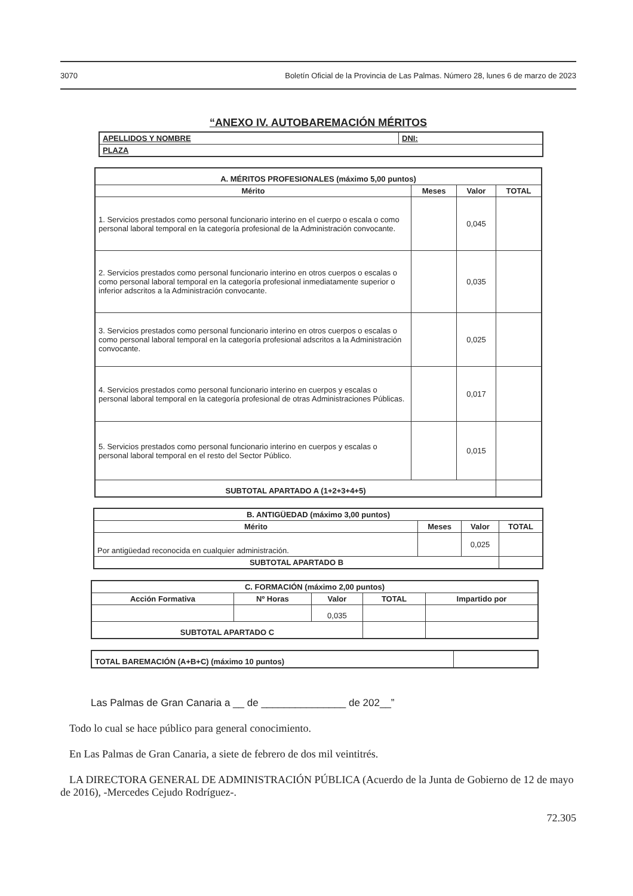3070 Boletín Oficial de la Provincia de Las Palmas. Número 28, lunes 6 de marzo de 2023
“ANEXO IV. AUTOBAREMACIÓN MÉRITOS
| APELLIDOS Y NOMBRE | DNI: |
| PLAZA | |
| A. MÉRITOS PROFESIONALES (máximo 5,00 puntos) | | | |
| --- | --- | --- | --- |
| Mérito | Meses | Valor | TOTAL |
| 1. Servicios prestados como personal funcionario interino en el cuerpo o escala o como personal laboral temporal en la categoría profesional de la Administración convocante. | | 0,045 | |
| 2. Servicios prestados como personal funcionario interino en otros cuerpos o escalas o como personal laboral temporal en la categoría profesional inmediatamente superior o inferior adscritos a la Administración convocante. | | 0,035 | |
| 3. Servicios prestados como personal funcionario interino en otros cuerpos o escalas o como personal laboral temporal en la categoría profesional adscritos a la Administración convocante. | | 0,025 | |
| 4. Servicios prestados como personal funcionario interino en cuerpos y escalas o personal laboral temporal en la categoría profesional de otras Administraciones Públicas. | | 0,017 | |
| 5. Servicios prestados como personal funcionario interino en cuerpos y escalas o personal laboral temporal en el resto del Sector Público. | | 0,015 | |
| SUBTOTAL APARTADO A (1+2+3+4+5) | | | |
| B. ANTIGÜEDAD (máximo 3,00 puntos) | | | |
| --- | --- | --- | --- |
| Mérito | Meses | Valor | TOTAL |
| Por antigüedad reconocida en cualquier administración. | | 0,025 | |
| SUBTOTAL APARTADO B | | | |
| C. FORMACIÓN (máximo 2,00 puntos) | | | | |
| --- | --- | --- | --- | --- |
| Acción Formativa | Nº Horas | Valor | TOTAL | Impartido por |
| | | 0,035 | | |
| SUBTOTAL APARTADO C | | | | |
| TOTAL BAREMACIÓN (A+B+C) (máximo 10 puntos) | |
Las Palmas de Gran Canaria a __ de _______________ de 202__”
Todo lo cual se hace público para general conocimiento.
En Las Palmas de Gran Canaria, a siete de febrero de dos mil veintitrés.
LA DIRECTORA GENERAL DE ADMINISTRACIÓN PÚBLICA (Acuerdo de la Junta de Gobierno de 12 de mayo de 2016), -Mercedes Cejudo Rodríguez-.
72.305